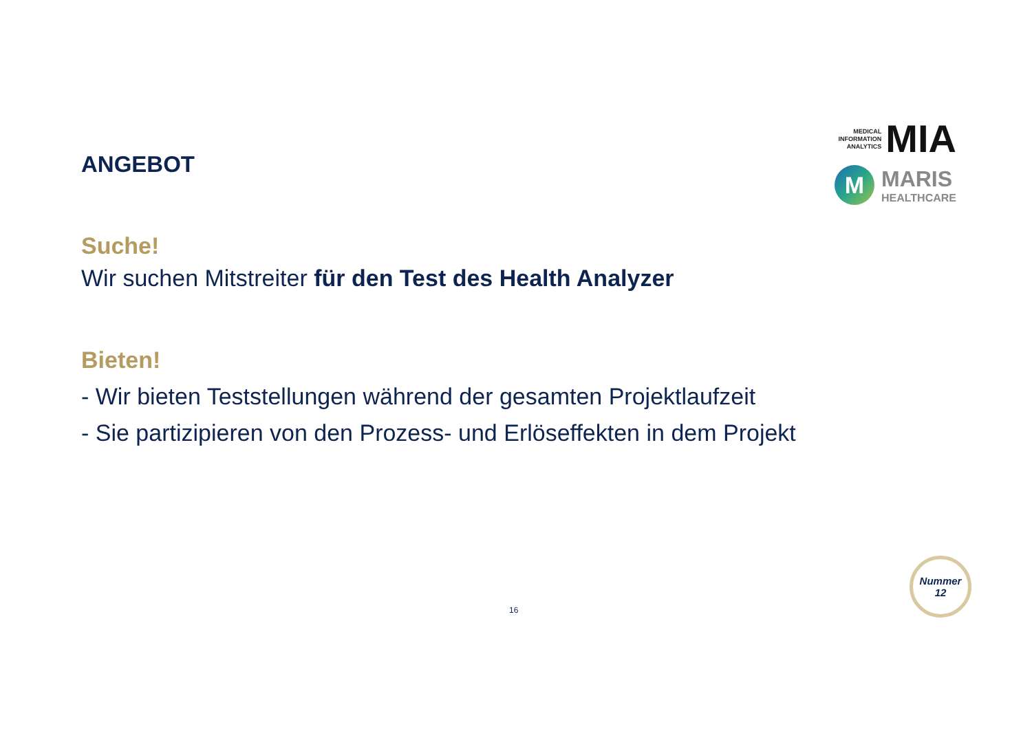MEDICAL
INFORMATION
ANALYTICS MIA
M
MARIS
HEALTHCARE
ANGEBOT
Suche!
Wir suchen Mitstreiter für den Test des Health Analyzer
Bieten!
- Wir bieten Teststellungen während der gesamten Projektlaufzeit
- Sie partizipieren von den Prozess- und Erlöseffekten in dem Projekt
16
Nummer
12